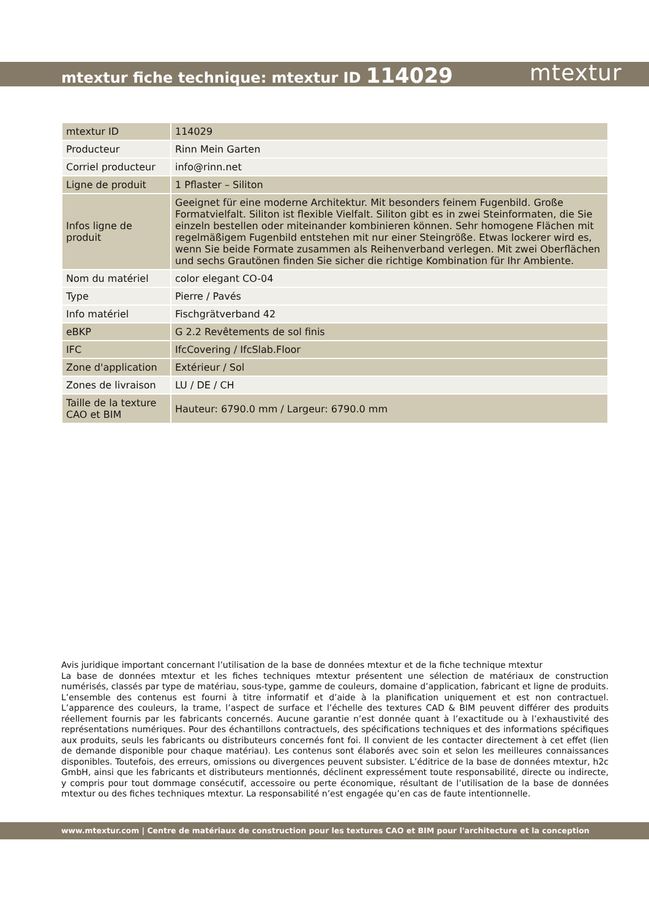mtextur fiche technique: mtextur ID 114029 mtextur
| mtextur ID | 114029 |
| Producteur | Rinn Mein Garten |
| Corriel producteur | info@rinn.net |
| Ligne de produit | 1 Pflaster – Siliton |
| Infos ligne de produit | Geeignet für eine moderne Architektur. Mit besonders feinem Fugenbild. Große Formatvielfalt. Siliton ist flexible Vielfalt. Siliton gibt es in zwei Steinformaten, die Sie einzeln bestellen oder miteinander kombinieren können. Sehr homogene Flächen mit regelmäßigem Fugenbild entstehen mit nur einer Steingröße. Etwas lockerer wird es, wenn Sie beide Formate zusammen als Reihenverband verlegen. Mit zwei Oberflächen und sechs Grautönen finden Sie sicher die richtige Kombination für Ihr Ambiente. |
| Nom du matériel | color elegant CO-04 |
| Type | Pierre / Pavés |
| Info matériel | Fischgrätverband 42 |
| eBKP | G 2.2 Revêtements de sol finis |
| IFC | IfcCovering / IfcSlab.Floor |
| Zone d'application | Extérieur / Sol |
| Zones de livraison | LU / DE / CH |
| Taille de la texture CAO et BIM | Hauteur: 6790.0 mm / Largeur: 6790.0 mm |
Avis juridique important concernant l’utilisation de la base de données mtextur et de la fiche technique mtextur
La base de données mtextur et les fiches techniques mtextur présentent une sélection de matériaux de construction numérisés, classés par type de matériau, sous-type, gamme de couleurs, domaine d’application, fabricant et ligne de produits. L’ensemble des contenus est fourni à titre informatif et d’aide à la planification uniquement et est non contractuel. L’apparence des couleurs, la trame, l’aspect de surface et l’échelle des textures CAD & BIM peuvent différer des produits réellement fournis par les fabricants concernés. Aucune garantie n’est donnée quant à l’exactitude ou à l’exhaustivité des représentations numériques. Pour des échantillons contractuels, des spécifications techniques et des informations spécifiques aux produits, seuls les fabricants ou distributeurs concernés font foi. Il convient de les contacter directement à cet effet (lien de demande disponible pour chaque matériau). Les contenus sont élaborés avec soin et selon les meilleures connaissances disponibles. Toutefois, des erreurs, omissions ou divergences peuvent subsister. L’éditrice de la base de données mtextur, h2c GmbH, ainsi que les fabricants et distributeurs mentionnés, déclinent expressément toute responsabilité, directe ou indirecte, y compris pour tout dommage consécutif, accessoire ou perte économique, résultant de l’utilisation de la base de données mtextur ou des fiches techniques mtextur. La responsabilité n’est engagée qu’en cas de faute intentionnelle.
www.mtextur.com | Centre de matériaux de construction pour les textures CAO et BIM pour l'architecture et la conception